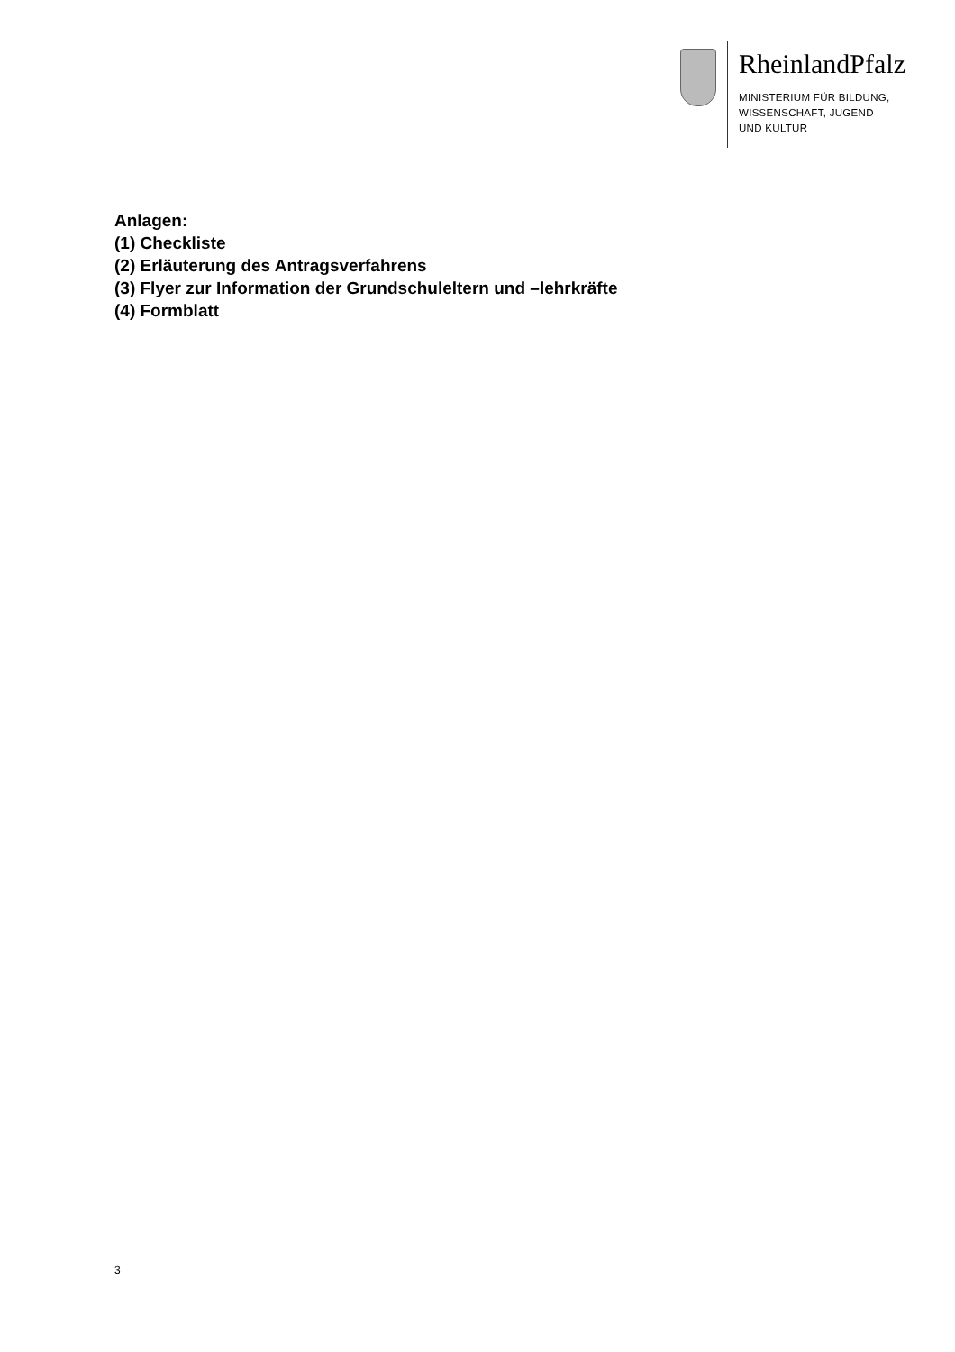RheinlandPfalz
MINISTERIUM FÜR BILDUNG,
WISSENSCHAFT, JUGEND
UND KULTUR
Anlagen:
(1) Checkliste
(2) Erläuterung des Antragsverfahrens
(3) Flyer zur Information der Grundschuleltern und –lehrkräfte
(4) Formblatt
3